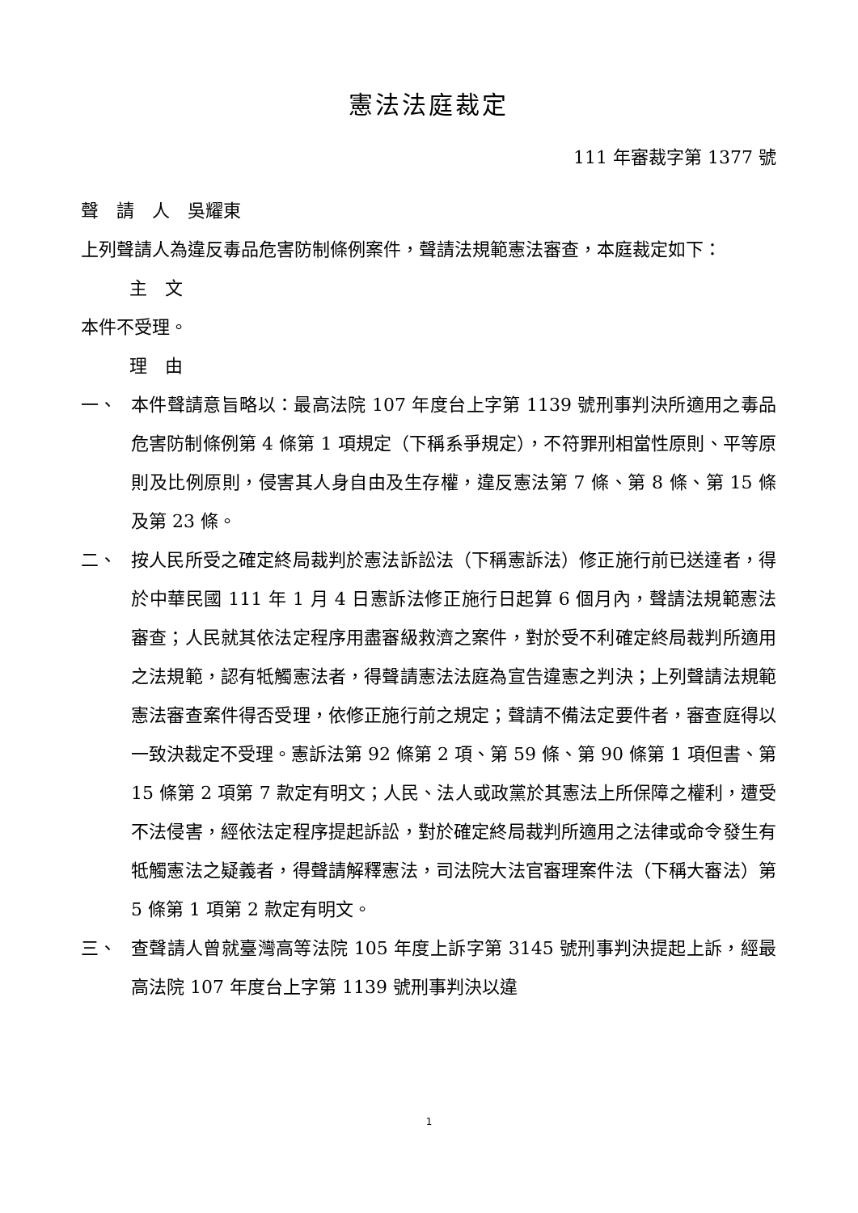憲法法庭裁定
111 年審裁字第 1377 號
聲　請　人　吳耀東
上列聲請人為違反毒品危害防制條例案件，聲請法規範憲法審查，本庭裁定如下：
主　文
本件不受理。
理　由
一、 本件聲請意旨略以：最高法院 107 年度台上字第 1139 號刑事判決所適用之毒品危害防制條例第 4 條第 1 項規定（下稱系爭規定），不符罪刑相當性原則、平等原則及比例原則，侵害其人身自由及生存權，違反憲法第 7 條、第 8 條、第 15 條及第 23 條。
二、 按人民所受之確定終局裁判於憲法訴訟法（下稱憲訴法）修正施行前已送達者，得於中華民國 111 年 1 月 4 日憲訴法修正施行日起算 6 個月內，聲請法規範憲法審查；人民就其依法定程序用盡審級救濟之案件，對於受不利確定終局裁判所適用之法規範，認有牴觸憲法者，得聲請憲法法庭為宣告違憲之判決；上列聲請法規範憲法審查案件得否受理，依修正施行前之規定；聲請不備法定要件者，審查庭得以一致決裁定不受理。憲訴法第 92 條第 2 項、第 59 條、第 90 條第 1 項但書、第 15 條第 2 項第 7 款定有明文；人民、法人或政黨於其憲法上所保障之權利，遭受不法侵害，經依法定程序提起訴訟，對於確定終局裁判所適用之法律或命令發生有牴觸憲法之疑義者，得聲請解釋憲法，司法院大法官審理案件法（下稱大審法）第 5 條第 1 項第 2 款定有明文。
三、 查聲請人曾就臺灣高等法院 105 年度上訴字第 3145 號刑事判決提起上訴，經最高法院 107 年度台上字第 1139 號刑事判決以違
1